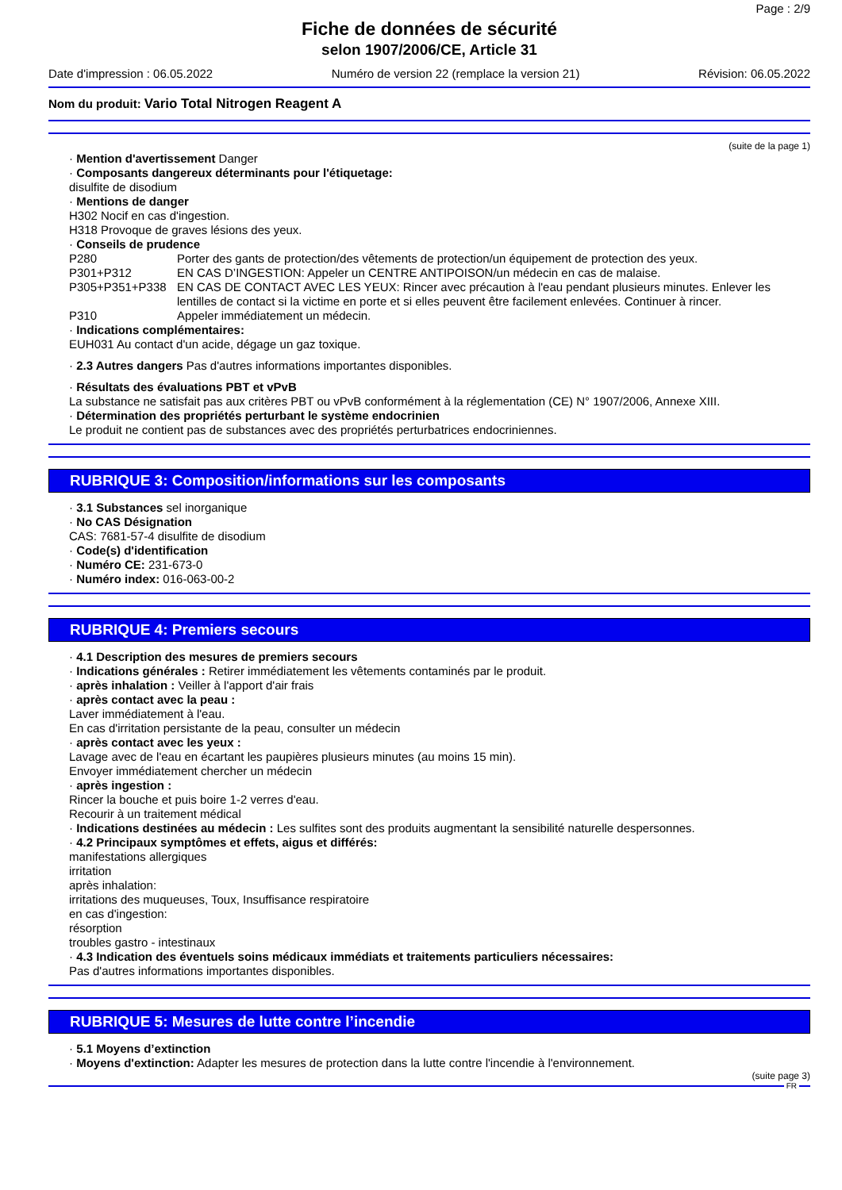Page : 2/9
Fiche de données de sécurité
selon 1907/2006/CE, Article 31
Date d'impression : 06.05.2022 Numéro de version 22 (remplace la version 21) Révision: 06.05.2022
Nom du produit: Vario Total Nitrogen Reagent A
(suite de la page 1)
· Mention d'avertissement Danger
· Composants dangereux déterminants pour l'étiquetage:
disulfite de disodium
· Mentions de danger
H302 Nocif en cas d'ingestion.
H318 Provoque de graves lésions des yeux.
· Conseils de prudence
| P280 | Porter des gants de protection/des vêtements de protection/un équipement de protection des yeux. |
| P301+P312 | EN CAS D’INGESTION: Appeler un CENTRE ANTIPOISON/un médecin en cas de malaise. |
| P305+P351+P338 | EN CAS DE CONTACT AVEC LES YEUX: Rincer avec précaution à l'eau pendant plusieurs minutes. Enlever les lentilles de contact si la victime en porte et si elles peuvent être facilement enlevées. Continuer à rincer. |
| P310 | Appeler immédiatement un médecin. |
· Indications complémentaires:
EUH031 Au contact d'un acide, dégage un gaz toxique.
· 2.3 Autres dangers Pas d'autres informations importantes disponibles.
· Résultats des évaluations PBT et vPvB
La substance ne satisfait pas aux critères PBT ou vPvB conformément à la réglementation (CE) N° 1907/2006, Annexe XIII.
· Détermination des propriétés perturbant le système endocrinien
Le produit ne contient pas de substances avec des propriétés perturbatrices endocriniennes.
RUBRIQUE 3: Composition/informations sur les composants
· 3.1 Substances sel inorganique
· No CAS Désignation
CAS: 7681-57-4 disulfite de disodium
· Code(s) d'identification
· Numéro CE: 231-673-0
· Numéro index: 016-063-00-2
RUBRIQUE 4: Premiers secours
· 4.1 Description des mesures de premiers secours
· Indications générales : Retirer immédiatement les vêtements contaminés par le produit.
· après inhalation : Veiller à l'apport d'air frais
· après contact avec la peau :
Laver immédiatement à l'eau.
En cas d'irritation persistante de la peau, consulter un médecin
· après contact avec les yeux :
Lavage avec de l'eau en écartant les paupières plusieurs minutes (au moins 15 min).
Envoyer immédiatement chercher un médecin
· après ingestion :
Rincer la bouche et puis boire 1-2 verres d'eau.
Recourir à un traitement médical
· Indications destinées au médecin : Les sulfites sont des produits augmentant la sensibilité naturelle despersonnes.
· 4.2 Principaux symptômes et effets, aigus et différés:
manifestations allergiques
irritation
après inhalation:
irritations des muqueuses, Toux, Insuffisance respiratoire
en cas d'ingestion:
résorption
troubles gastro - intestinaux
· 4.3 Indication des éventuels soins médicaux immédiats et traitements particuliers nécessaires:
Pas d'autres informations importantes disponibles.
RUBRIQUE 5: Mesures de lutte contre l’incendie
· 5.1 Moyens d’extinction
· Moyens d'extinction: Adapter les mesures de protection dans la lutte contre l'incendie à l'environnement.
(suite page 3)
FR